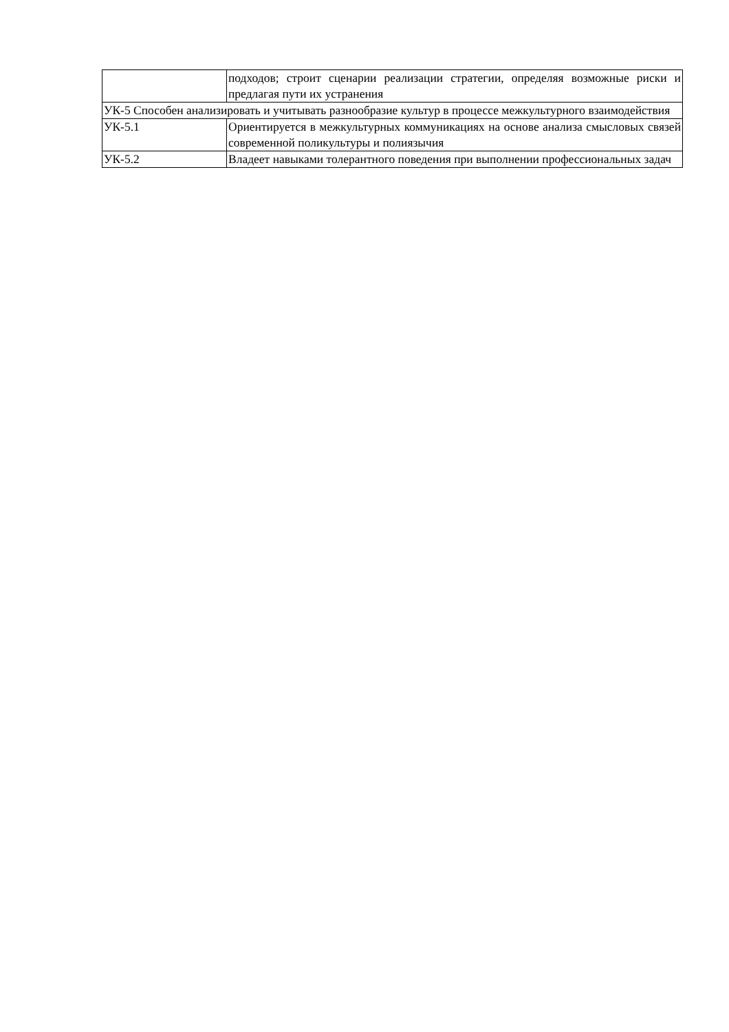| | подходов; строит сценарии реализации стратегии, определяя возможные риски и предлагая пути их устранения |
| УК-5 Способен анализировать и учитывать разнообразие культур в процессе межкультурного взаимодействия | |
| УК-5.1 | Ориентируется в межкультурных коммуникациях на основе анализа смысловых связей современной поликультуры и полиязычия |
| УК-5.2 | Владеет навыками толерантного поведения при выполнении профессиональных задач |